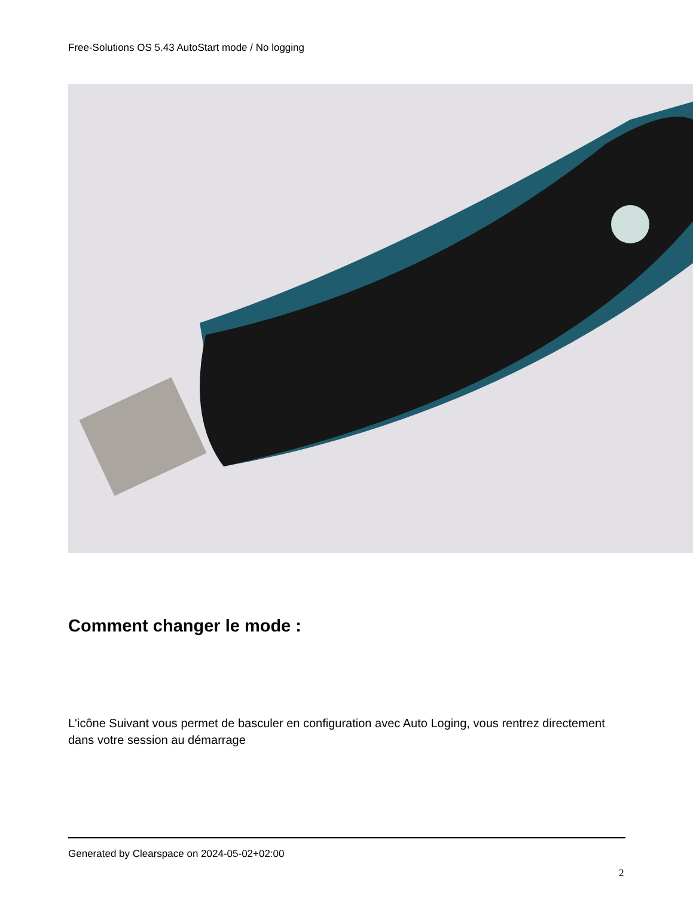Free-Solutions OS 5.43 AutoStart mode / No logging
Comment changer le mode :
L'icône Suivant vous permet de basculer en configuration avec Auto Loging, vous rentrez directement dans votre session au démarrage
Generated by Clearspace on 2024-05-02+02:00
2